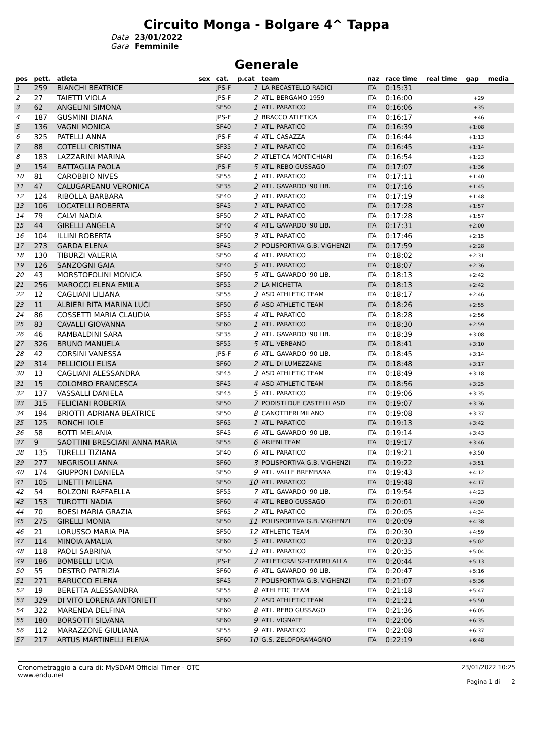Circuito Monga - Bolgare 4^ Tappa
Data
23/01/2022
Gara
Femminile
Generale
| pos | pett. | atleta | sex | cat. | p.cat | team | naz | race time | real time | gap | media |
| --- | --- | --- | --- | --- | --- | --- | --- | --- | --- | --- | --- |
| 1 | 259 | BIANCHI BEATRICE | | JPS-F | 1 | LA RECASTELLO RADICI | ITA | 0:15:31 | | | |
| 2 | 27 | TAIETTI VIOLA | | JPS-F | 2 | ATL. BERGAMO 1959 | ITA | 0:16:00 | | +29 | |
| 3 | 62 | ANGELINI SIMONA | | SF50 | 1 | ATL. PARATICO | ITA | 0:16:06 | | +35 | |
| 4 | 187 | GUSMINI DIANA | | JPS-F | 3 | BRACCO ATLETICA | ITA | 0:16:17 | | +46 | |
| 5 | 136 | VAGNI MONICA | | SF40 | 1 | ATL. PARATICO | ITA | 0:16:39 | | +1:08 | |
| 6 | 325 | PATELLI ANNA | | JPS-F | 4 | ATL. CASAZZA | ITA | 0:16:44 | | +1:13 | |
| 7 | 88 | COTELLI CRISTINA | | SF35 | 1 | ATL. PARATICO | ITA | 0:16:45 | | +1:14 | |
| 8 | 183 | LAZZARINI MARINA | | SF40 | 2 | ATLETICA MONTICHIARI | ITA | 0:16:54 | | +1:23 | |
| 9 | 154 | BATTAGLIA PAOLA | | JPS-F | 5 | ATL. REBO GUSSAGO | ITA | 0:17:07 | | +1:36 | |
| 10 | 81 | CAROBBIO NIVES | | SF55 | 1 | ATL. PARATICO | ITA | 0:17:11 | | +1:40 | |
| 11 | 47 | CALUGAREANU VERONICA | | SF35 | 2 | ATL. GAVARDO '90 LIB. | ITA | 0:17:16 | | +1:45 | |
| 12 | 124 | RIBOLLA BARBARA | | SF40 | 3 | ATL. PARATICO | ITA | 0:17:19 | | +1:48 | |
| 13 | 106 | LOCATELLI ROBERTA | | SF45 | 1 | ATL. PARATICO | ITA | 0:17:28 | | +1:57 | |
| 14 | 79 | CALVI NADIA | | SF50 | 2 | ATL. PARATICO | ITA | 0:17:28 | | +1:57 | |
| 15 | 44 | GIRELLI ANGELA | | SF40 | 4 | ATL. GAVARDO '90 LIB. | ITA | 0:17:31 | | +2:00 | |
| 16 | 104 | ILLINI ROBERTA | | SF50 | 3 | ATL. PARATICO | ITA | 0:17:46 | | +2:15 | |
| 17 | 273 | GARDA ELENA | | SF45 | 2 | POLISPORTIVA G.B. VIGHENZI | ITA | 0:17:59 | | +2:28 | |
| 18 | 130 | TIBURZI VALERIA | | SF50 | 4 | ATL. PARATICO | ITA | 0:18:02 | | +2:31 | |
| 19 | 126 | SANZOGNI GAIA | | SF40 | 5 | ATL. PARATICO | ITA | 0:18:07 | | +2:36 | |
| 20 | 43 | MORSTOFOLINI MONICA | | SF50 | 5 | ATL. GAVARDO '90 LIB. | ITA | 0:18:13 | | +2:42 | |
| 21 | 256 | MAROCCI ELENA EMILA | | SF55 | 2 | LA MICHETTA | ITA | 0:18:13 | | +2:42 | |
| 22 | 12 | CAGLIANI LILIANA | | SF55 | 3 | ASD ATHLETIC TEAM | ITA | 0:18:17 | | +2:46 | |
| 23 | 11 | ALBIERI RITA MARINA LUCI | | SF50 | 6 | ASD ATHLETIC TEAM | ITA | 0:18:26 | | +2:55 | |
| 24 | 86 | COSSETTI MARIA CLAUDIA | | SF55 | 4 | ATL. PARATICO | ITA | 0:18:28 | | +2:56 | |
| 25 | 83 | CAVALLI GIOVANNA | | SF60 | 1 | ATL. PARATICO | ITA | 0:18:30 | | +2:59 | |
| 26 | 46 | RAMBALDINI SARA | | SF35 | 3 | ATL. GAVARDO '90 LIB. | ITA | 0:18:39 | | +3:08 | |
| 27 | 326 | BRUNO MANUELA | | SF55 | 5 | ATL. VERBANO | ITA | 0:18:41 | | +3:10 | |
| 28 | 42 | CORSINI VANESSA | | JPS-F | 6 | ATL. GAVARDO '90 LIB. | ITA | 0:18:45 | | +3:14 | |
| 29 | 314 | PELLICIOLI ELISA | | SF60 | 2 | ATL. DI LUMEZZANE | ITA | 0:18:48 | | +3:17 | |
| 30 | 13 | CAGLIANI ALESSANDRA | | SF45 | 3 | ASD ATHLETIC TEAM | ITA | 0:18:49 | | +3:18 | |
| 31 | 15 | COLOMBO FRANCESCA | | SF45 | 4 | ASD ATHLETIC TEAM | ITA | 0:18:56 | | +3:25 | |
| 32 | 137 | VASSALLI DANIELA | | SF45 | 5 | ATL. PARATICO | ITA | 0:19:06 | | +3:35 | |
| 33 | 315 | FELICIANI ROBERTA | | SF50 | 7 | PODISTI DUE CASTELLI ASD | ITA | 0:19:07 | | +3:36 | |
| 34 | 194 | BRIOTTI ADRIANA BEATRICE | | SF50 | 8 | CANOTTIERI MILANO | ITA | 0:19:08 | | +3:37 | |
| 35 | 125 | RONCHI IOLE | | SF65 | 1 | ATL. PARATICO | ITA | 0:19:13 | | +3:42 | |
| 36 | 58 | BOTTI MELANIA | | SF45 | 6 | ATL. GAVARDO '90 LIB. | ITA | 0:19:14 | | +3:43 | |
| 37 | 9 | SAOTTINI BRESCIANI ANNA MARIA | | SF55 | 6 | ARIENI TEAM | ITA | 0:19:17 | | +3:46 | |
| 38 | 135 | TURELLI TIZIANA | | SF40 | 6 | ATL. PARATICO | ITA | 0:19:21 | | +3:50 | |
| 39 | 277 | NEGRISOLI ANNA | | SF60 | 3 | POLISPORTIVA G.B. VIGHENZI | ITA | 0:19:22 | | +3:51 | |
| 40 | 174 | GIUPPONI DANIELA | | SF50 | 9 | ATL. VALLE BREMBANA | ITA | 0:19:43 | | +4:12 | |
| 41 | 105 | LINETTI MILENA | | SF50 | 10 | ATL. PARATICO | ITA | 0:19:48 | | +4:17 | |
| 42 | 54 | BOLZONI RAFFAELLA | | SF55 | 7 | ATL. GAVARDO '90 LIB. | ITA | 0:19:54 | | +4:23 | |
| 43 | 153 | TUROTTI NADIA | | SF60 | 4 | ATL. REBO GUSSAGO | ITA | 0:20:01 | | +4:30 | |
| 44 | 70 | BOESI MARIA GRAZIA | | SF65 | 2 | ATL. PARATICO | ITA | 0:20:05 | | +4:34 | |
| 45 | 275 | GIRELLI MONIA | | SF50 | 11 | POLISPORTIVA G.B. VIGHENZI | ITA | 0:20:09 | | +4:38 | |
| 46 | 21 | LORUSSO MARIA PIA | | SF50 | 12 | ATHLETIC TEAM | ITA | 0:20:30 | | +4:59 | |
| 47 | 114 | MINOIA AMALIA | | SF60 | 5 | ATL. PARATICO | ITA | 0:20:33 | | +5:02 | |
| 48 | 118 | PAOLI SABRINA | | SF50 | 13 | ATL. PARATICO | ITA | 0:20:35 | | +5:04 | |
| 49 | 186 | BOMBELLI LICIA | | JPS-F | 7 | ATLETICRALS2-TEATRO ALLA | ITA | 0:20:44 | | +5:13 | |
| 50 | 55 | DESTRO PATRIZIA | | SF60 | 6 | ATL. GAVARDO '90 LIB. | ITA | 0:20:47 | | +5:16 | |
| 51 | 271 | BARUCCO ELENA | | SF45 | 7 | POLISPORTIVA G.B. VIGHENZI | ITA | 0:21:07 | | +5:36 | |
| 52 | 19 | BERETTA ALESSANDRA | | SF55 | 8 | ATHLETIC TEAM | ITA | 0:21:18 | | +5:47 | |
| 53 | 329 | DI VITO LORENA ANTONIETT | | SF60 | 7 | ASD ATHLETIC TEAM | ITA | 0:21:21 | | +5:50 | |
| 54 | 322 | MARENDA DELFINA | | SF60 | 8 | ATL. REBO GUSSAGO | ITA | 0:21:36 | | +6:05 | |
| 55 | 180 | BORSOTTI SILVANA | | SF60 | 9 | ATL. VIGNATE | ITA | 0:22:06 | | +6:35 | |
| 56 | 112 | MARAZZONE GIULIANA | | SF55 | 9 | ATL. PARATICO | ITA | 0:22:08 | | +6:37 | |
| 57 | 217 | ARTUS MARTINELLI ELENA | | SF60 | 10 | G.S. ZELOFORAMAGNO | ITA | 0:22:19 | | +6:48 | |
Cronometraggio a cura di: MySDAM Official Timer - OTC
www.endu.net
23/01/2022 10:25
Pagina 1 di 2